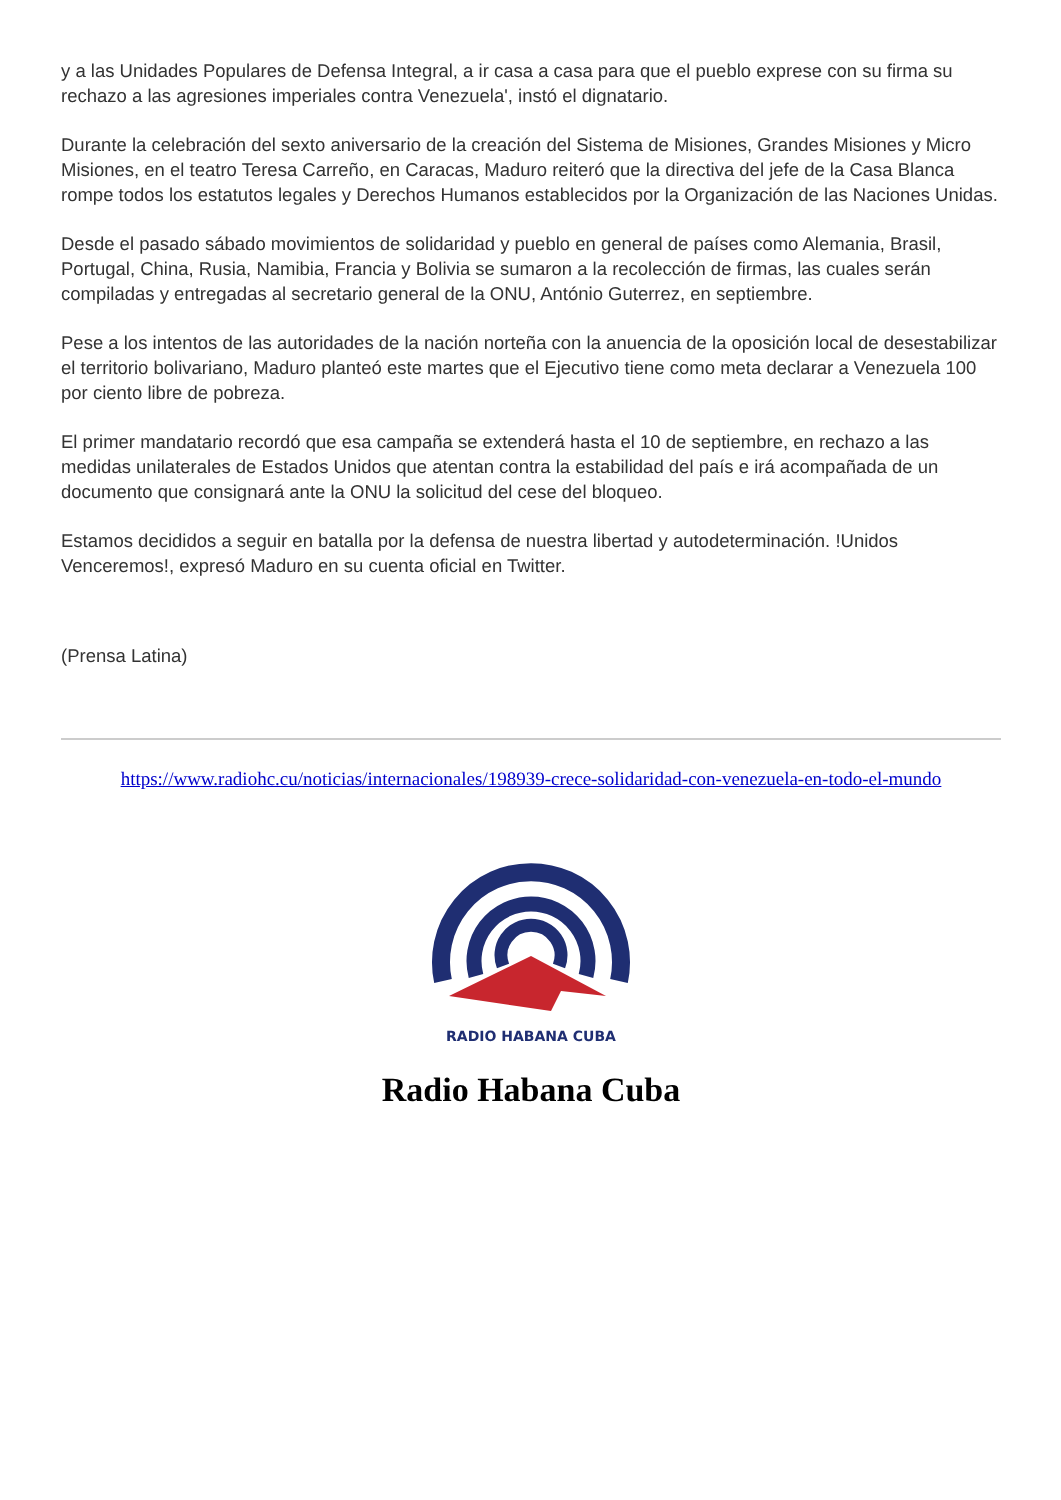y a las Unidades Populares de Defensa Integral, a ir casa a casa para que el pueblo exprese con su firma su rechazo a las agresiones imperiales contra Venezuela', instó el dignatario.
Durante la celebración del sexto aniversario de la creación del Sistema de Misiones, Grandes Misiones y Micro Misiones, en el teatro Teresa Carreño, en Caracas, Maduro reiteró que la directiva del jefe de la Casa Blanca rompe todos los estatutos legales y Derechos Humanos establecidos por la Organización de las Naciones Unidas.
Desde el pasado sábado movimientos de solidaridad y pueblo en general de países como Alemania, Brasil, Portugal, China, Rusia, Namibia, Francia y Bolivia se sumaron a la recolección de firmas, las cuales serán compiladas y entregadas al secretario general de la ONU, António Guterrez, en septiembre.
Pese a los intentos de las autoridades de la nación norteña con la anuencia de la oposición local de desestabilizar el territorio bolivariano, Maduro planteó este martes que el Ejecutivo tiene como meta declarar a Venezuela 100 por ciento libre de pobreza.
El primer mandatario recordó que esa campaña se extenderá hasta el 10 de septiembre, en rechazo a las medidas unilaterales de Estados Unidos que atentan contra la estabilidad del país e irá acompañada de un documento que consignará ante la ONU la solicitud del cese del bloqueo.
Estamos decididos a seguir en batalla por la defensa de nuestra libertad y autodeterminación. !Unidos Venceremos!, expresó Maduro en su cuenta oficial en Twitter.
(Prensa Latina)
https://www.radiohc.cu/noticias/internacionales/198939-crece-solidaridad-con-venezuela-en-todo-el-mundo
RADIO HABANA CUBA
Radio Habana Cuba